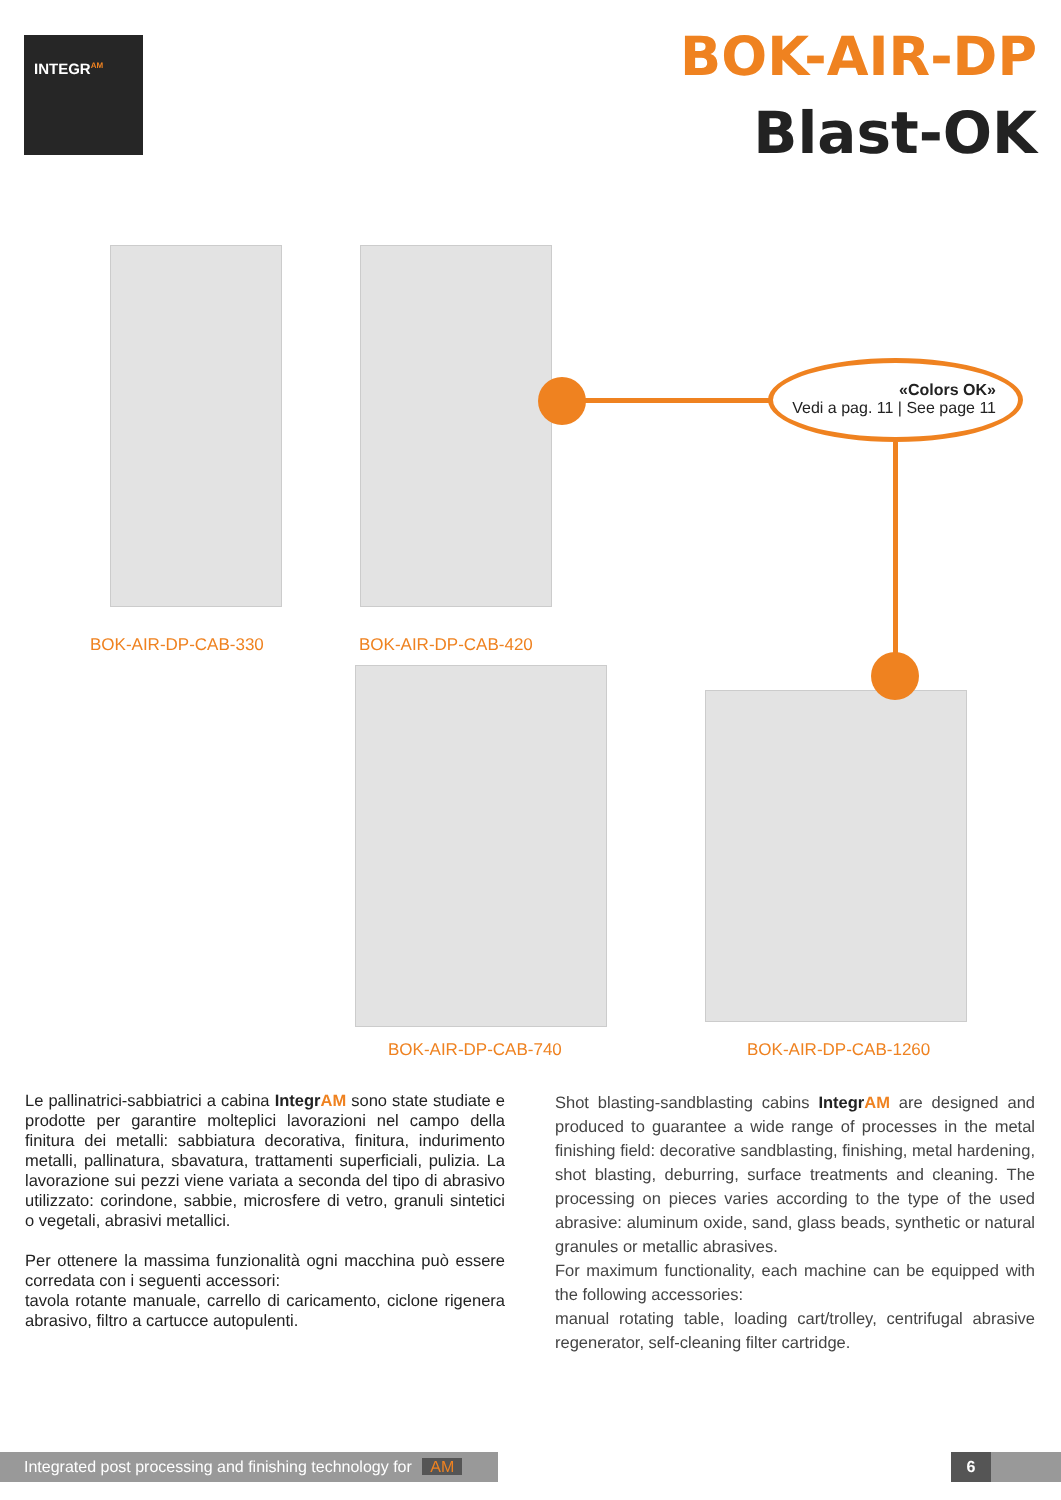INTEGR<sup>AM</sup>
BOK-AIR-DP
Blast-OK
«Colors OK»
Vedi a pag. 11 | See page 11
BOK-AIR-DP-CAB-330 BOK-AIR-DP-CAB-420
BOK-AIR-DP-CAB-740 BOK-AIR-DP-CAB-1260
Le pallinatrici-sabbiatrici a cabina IntegrAM sono state studiate e prodotte per garantire molteplici lavorazioni nel campo della finitura dei metalli: sabbiatura decorativa, finitura, indurimento metalli, pallinatura, sbavatura, trattamenti superficiali, pulizia. La lavorazione sui pezzi viene variata a seconda del tipo di abrasivo utilizzato: corindone, sabbie, microsfere di vetro, granuli sintetici o vegetali, abrasivi metallici.
Per ottenere la massima funzionalità ogni macchina può essere corredata con i seguenti accessori:
tavola rotante manuale, carrello di caricamento, ciclone rigenera abrasivo, filtro a cartucce autopulenti.
Shot blasting-sandblasting cabins IntegrAM are designed and produced to guarantee a wide range of processes in the metal finishing field: decorative sandblasting, finishing, metal hardening, shot blasting, deburring, surface treatments and cleaning. The processing on pieces varies according to the type of the used abrasive: aluminum oxide, sand, glass beads, synthetic or natural granules or metallic abrasives.
For maximum functionality, each machine can be equipped with the following accessories:
manual rotating table, loading cart/trolley, centrifugal abrasive regenerator, self-cleaning filter cartridge.
Integrated post processing and finishing technology for AM
6